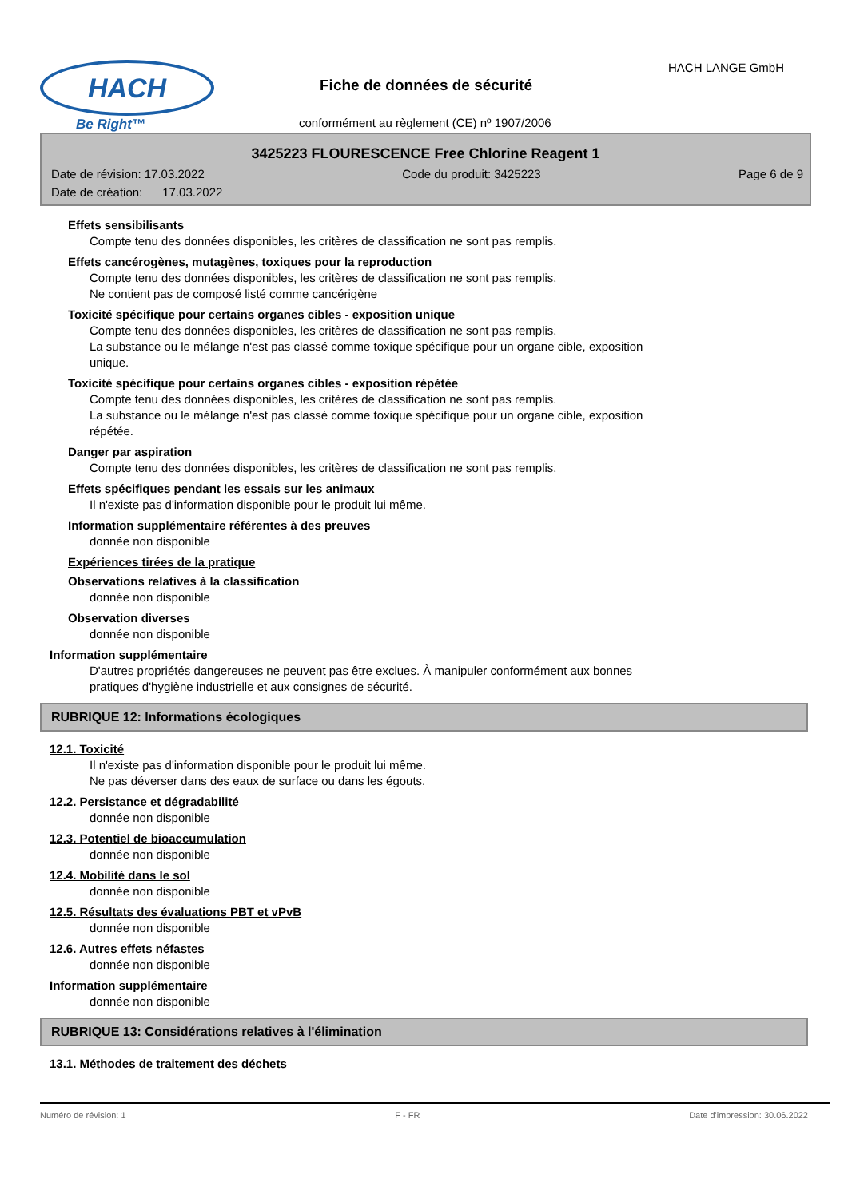HACH
Be Right™
Fiche de données de sécurité
HACH LANGE GmbH
conformément au règlement (CE) nº 1907/2006
3425223 FLOURESCENCE Free Chlorine Reagent 1
Date de révision: 17.03.2022 Code du produit: 3425223 Page 6 de 9
Date de création: 17.03.2022
Effets sensibilisants
Compte tenu des données disponibles, les critères de classification ne sont pas remplis.
Effets cancérogènes, mutagènes, toxiques pour la reproduction
Compte tenu des données disponibles, les critères de classification ne sont pas remplis.
Ne contient pas de composé listé comme cancérigène
Toxicité spécifique pour certains organes cibles - exposition unique
Compte tenu des données disponibles, les critères de classification ne sont pas remplis.
La substance ou le mélange n'est pas classé comme toxique spécifique pour un organe cible, exposition unique.
Toxicité spécifique pour certains organes cibles - exposition répétée
Compte tenu des données disponibles, les critères de classification ne sont pas remplis.
La substance ou le mélange n'est pas classé comme toxique spécifique pour un organe cible, exposition répétée.
Danger par aspiration
Compte tenu des données disponibles, les critères de classification ne sont pas remplis.
Effets spécifiques pendant les essais sur les animaux
Il n'existe pas d'information disponible pour le produit lui même.
Information supplémentaire référentes à des preuves
donnée non disponible
Expériences tirées de la pratique
Observations relatives à la classification
donnée non disponible
Observation diverses
donnée non disponible
Information supplémentaire
D'autres propriétés dangereuses ne peuvent pas être exclues. À manipuler conformément aux bonnes pratiques d'hygiène industrielle et aux consignes de sécurité.
RUBRIQUE 12: Informations écologiques
12.1. Toxicité
Il n'existe pas d'information disponible pour le produit lui même.
Ne pas déverser dans des eaux de surface ou dans les égouts.
12.2. Persistance et dégradabilité
donnée non disponible
12.3. Potentiel de bioaccumulation
donnée non disponible
12.4. Mobilité dans le sol
donnée non disponible
12.5. Résultats des évaluations PBT et vPvB
donnée non disponible
12.6. Autres effets néfastes
donnée non disponible
Information supplémentaire
donnée non disponible
RUBRIQUE 13: Considérations relatives à l'élimination
13.1. Méthodes de traitement des déchets
Numéro de révision: 1 F - FR Date d'impression: 30.06.2022